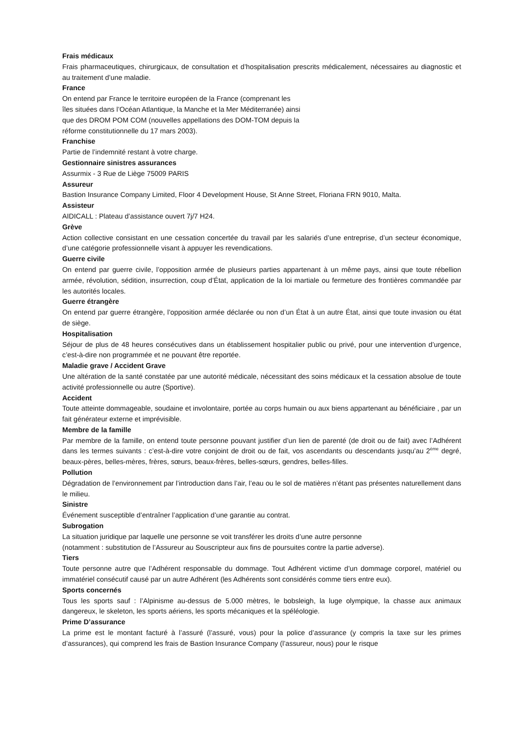Frais médicaux
Frais pharmaceutiques, chirurgicaux, de consultation et d’hospitalisation prescrits médicalement, nécessaires au diagnostic et au traitement d’une maladie.
France
On entend par France le territoire européen de la France (comprenant les
îles situées dans l’Océan Atlantique, la Manche et la Mer Méditerranée) ainsi
que des DROM POM COM (nouvelles appellations des DOM-TOM depuis la
réforme constitutionnelle du 17 mars 2003).
Franchise
Partie de l’indemnité restant à votre charge.
Gestionnaire sinistres assurances
Assurmix - 3 Rue de Liège 75009 PARIS
Assureur
Bastion Insurance Company Limited, Floor 4 Development House, St Anne Street, Floriana FRN 9010, Malta.
Assisteur
AIDICALL : Plateau d’assistance ouvert 7j/7 H24.
Grève
Action collective consistant en une cessation concertée du travail par les salariés d’une entreprise, d’un secteur économique, d’une catégorie professionnelle visant à appuyer les revendications.
Guerre civile
On entend par guerre civile, l’opposition armée de plusieurs parties appartenant à un même pays, ainsi que toute rébellion armée, révolution, sédition, insurrection, coup d’État, application de la loi martiale ou fermeture des frontières commandée par les autorités locales.
Guerre étrangère
On entend par guerre étrangère, l’opposition armée déclarée ou non d’un État à un autre État, ainsi que toute invasion ou état de siège.
Hospitalisation
Séjour de plus de 48 heures consécutives dans un établissement hospitalier public ou privé, pour une intervention d’urgence, c’est-à-dire non programmée et ne pouvant être reportée.
Maladie grave / Accident Grave
Une altération de la santé constatée par une autorité médicale, nécessitant des soins médicaux et la cessation absolue de toute activité professionnelle ou autre (Sportive).
Accident
Toute atteinte dommageable, soudaine et involontaire, portée au corps humain ou aux biens appartenant au bénéficiaire , par un fait générateur externe et imprévisible.
Membre de la famille
Par membre de la famille, on entend toute personne pouvant justifier d’un lien de parenté (de droit ou de fait) avec l’Adhérent dans les termes suivants : c’est-à-dire votre conjoint de droit ou de fait, vos ascendants ou descendants jusqu’au 2<sup>ème</sup> degré, beaux-pères, belles-mères, frères, sœurs, beaux-frères, belles-sœurs, gendres, belles-filles.
Pollution
Dégradation de l’environnement par l’introduction dans l’air, l’eau ou le sol de matières n’étant pas présentes naturellement dans le milieu.
Sinistre
Événement susceptible d’entraîner l’application d’une garantie au contrat.
Subrogation
La situation juridique par laquelle une personne se voit transférer les droits d’une autre personne
(notamment : substitution de l’Assureur au Souscripteur aux fins de poursuites contre la partie adverse).
Tiers
Toute personne autre que l’Adhérent responsable du dommage. Tout Adhérent victime d’un dommage corporel, matériel ou immatériel consécutif causé par un autre Adhérent (les Adhérents sont considérés comme tiers entre eux).
Sports concernés
Tous les sports sauf : l’Alpinisme au-dessus de 5.000 mètres, le bobsleigh, la luge olympique, la chasse aux animaux dangereux, le skeleton, les sports aériens, les sports mécaniques et la spéléologie.
Prime D’assurance
La prime est le montant facturé à l’assuré (l’assuré, vous) pour la police d’assurance (y compris la taxe sur les primes d’assurances), qui comprend les frais de Bastion Insurance Company (l’assureur, nous) pour le risque